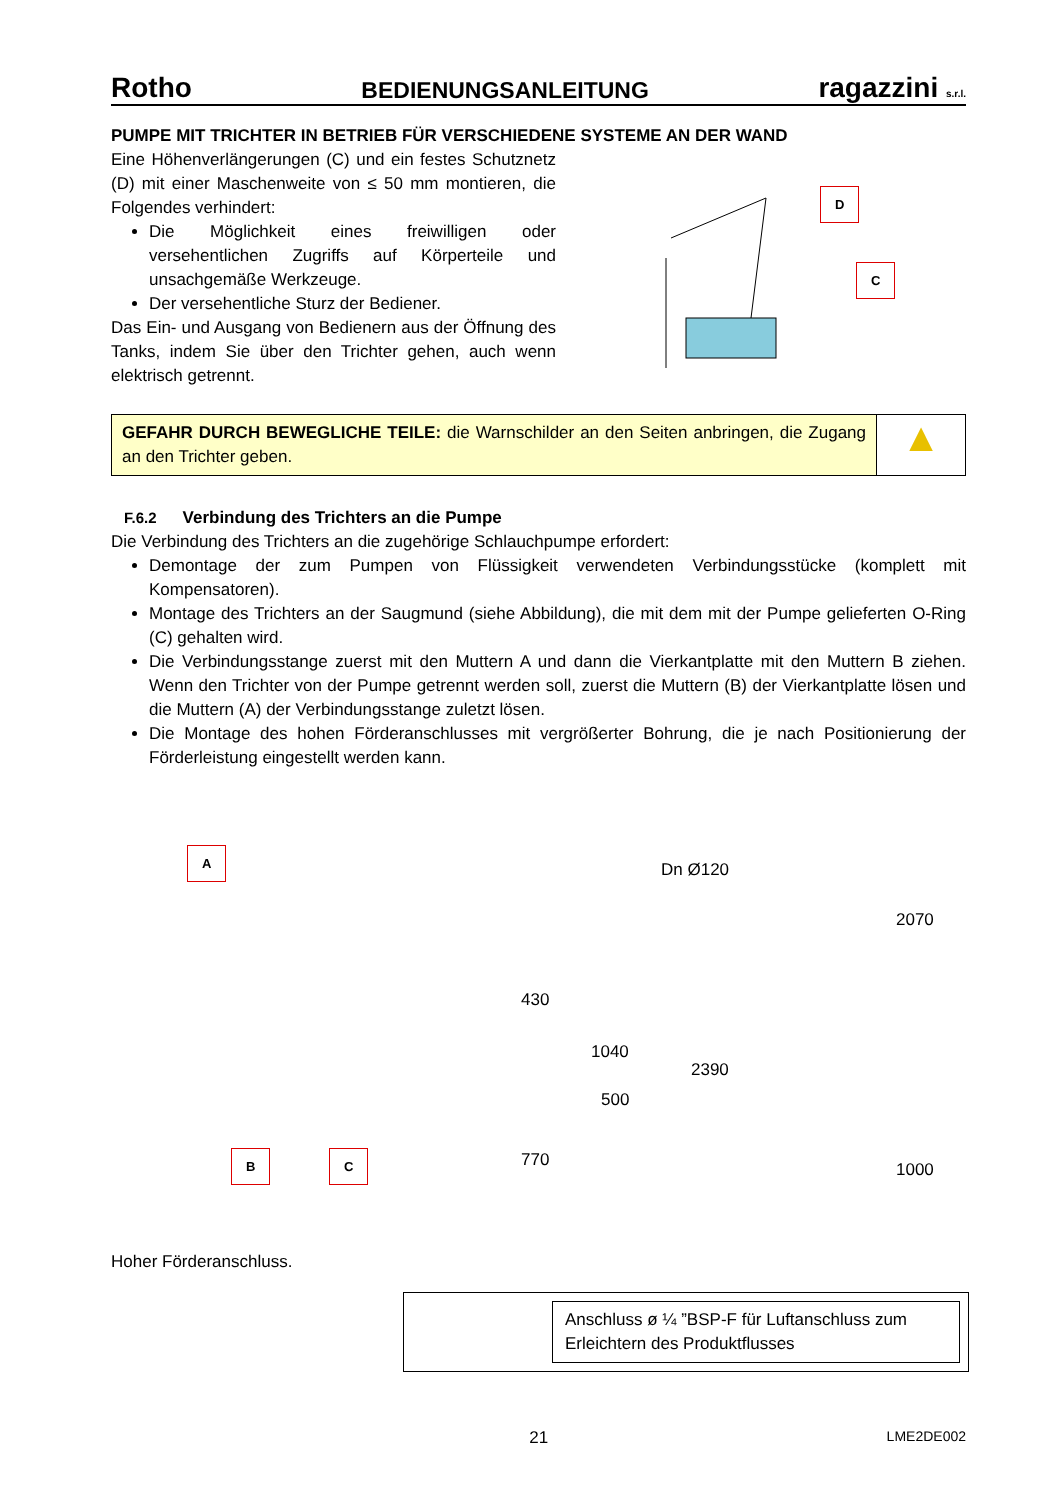Rotho BEDIENUNGSANLEITUNG ragazzini s.r.l.
PUMPE MIT TRICHTER IN BETRIEB FÜR VERSCHIEDENE SYSTEME AN DER WAND
Eine Höhenverlängerungen (C) und ein festes Schutznetz (D) mit einer Maschenweite von ≤ 50 mm montieren, die Folgendes verhindert:
Die Möglichkeit eines freiwilligen oder versehentlichen Zugriffs auf Körperteile und unsachgemäße Werkzeuge.
Der versehentliche Sturz der Bediener.
Das Ein- und Ausgang von Bedienern aus der Öffnung des Tanks, indem Sie über den Trichter gehen, auch wenn elektrisch getrennt.
D
C
GEFAHR DURCH BEWEGLICHE TEILE: die Warnschilder an den Seiten anbringen, die Zugang an den Trichter geben.
▲
F.6.2 Verbindung des Trichters an die Pumpe
Die Verbindung des Trichters an die zugehörige Schlauchpumpe erfordert:
Demontage der zum Pumpen von Flüssigkeit verwendeten Verbindungsstücke (komplett mit Kompensatoren).
Montage des Trichters an der Saugmund (siehe Abbildung), die mit dem mit der Pumpe gelieferten O-Ring (C) gehalten wird.
Die Verbindungsstange zuerst mit den Muttern A und dann die Vierkantplatte mit den Muttern B ziehen. Wenn den Trichter von der Pumpe getrennt werden soll, zuerst die Muttern (B) der Vierkantplatte lösen und die Muttern (A) der Verbindungsstange zuletzt lösen.
Die Montage des hohen Förderanschlusses mit vergrößerter Bohrung, die je nach Positionierung der Förderleistung eingestellt werden kann.
A
B C
Dn Ø120
2070
430
1040
2390
500
770 1000
Hoher Förderanschluss.
Anschluss ø ¼ ”BSP-F für Luftanschluss zum Erleichtern des Produktflusses
21 LME2DE002